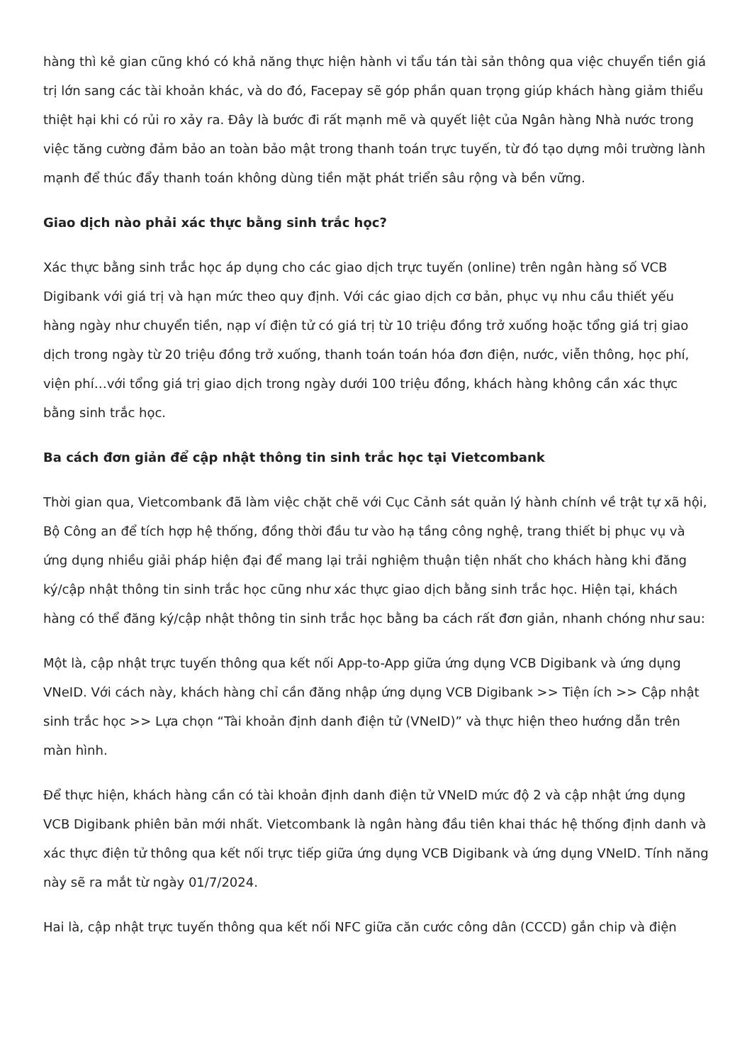hàng thì kẻ gian cũng khó có khả năng thực hiện hành vi tẩu tán tài sản thông qua việc chuyển tiền giá trị lớn sang các tài khoản khác, và do đó, Facepay sẽ góp phần quan trọng giúp khách hàng giảm thiểu thiệt hại khi có rủi ro xảy ra. Đây là bước đi rất mạnh mẽ và quyết liệt của Ngân hàng Nhà nước trong việc tăng cường đảm bảo an toàn bảo mật trong thanh toán trực tuyến, từ đó tạo dựng môi trường lành mạnh để thúc đẩy thanh toán không dùng tiền mặt phát triển sâu rộng và bền vững.
Giao dịch nào phải xác thực bằng sinh trắc học?
Xác thực bằng sinh trắc học áp dụng cho các giao dịch trực tuyến (online) trên ngân hàng số VCB Digibank với giá trị và hạn mức theo quy định. Với các giao dịch cơ bản, phục vụ nhu cầu thiết yếu hàng ngày như chuyển tiền, nạp ví điện tử có giá trị từ 10 triệu đồng trở xuống hoặc tổng giá trị giao dịch trong ngày từ 20 triệu đồng trở xuống, thanh toán toán hóa đơn điện, nước, viễn thông, học phí, viện phí…với tổng giá trị giao dịch trong ngày dưới 100 triệu đồng, khách hàng không cần xác thực bằng sinh trắc học.
Ba cách đơn giản để cập nhật thông tin sinh trắc học tại Vietcombank
Thời gian qua, Vietcombank đã làm việc chặt chẽ với Cục Cảnh sát quản lý hành chính về trật tự xã hội, Bộ Công an để tích hợp hệ thống, đồng thời đầu tư vào hạ tầng công nghệ, trang thiết bị phục vụ và ứng dụng nhiều giải pháp hiện đại để mang lại trải nghiệm thuận tiện nhất cho khách hàng khi đăng ký/cập nhật thông tin sinh trắc học cũng như xác thực giao dịch bằng sinh trắc học. Hiện tại, khách hàng có thể đăng ký/cập nhật thông tin sinh trắc học bằng ba cách rất đơn giản, nhanh chóng như sau:
Một là, cập nhật trực tuyến thông qua kết nối App-to-App giữa ứng dụng VCB Digibank và ứng dụng VNeID. Với cách này, khách hàng chỉ cần đăng nhập ứng dụng VCB Digibank >> Tiện ích >> Cập nhật sinh trắc học >> Lựa chọn “Tài khoản định danh điện tử (VNeID)” và thực hiện theo hướng dẫn trên màn hình.
Để thực hiện, khách hàng cần có tài khoản định danh điện tử VNeID mức độ 2 và cập nhật ứng dụng VCB Digibank phiên bản mới nhất. Vietcombank là ngân hàng đầu tiên khai thác hệ thống định danh và xác thực điện tử thông qua kết nối trực tiếp giữa ứng dụng VCB Digibank và ứng dụng VNeID. Tính năng này sẽ ra mắt từ ngày 01/7/2024.
Hai là, cập nhật trực tuyến thông qua kết nối NFC giữa căn cước công dân (CCCD) gắn chip và điện